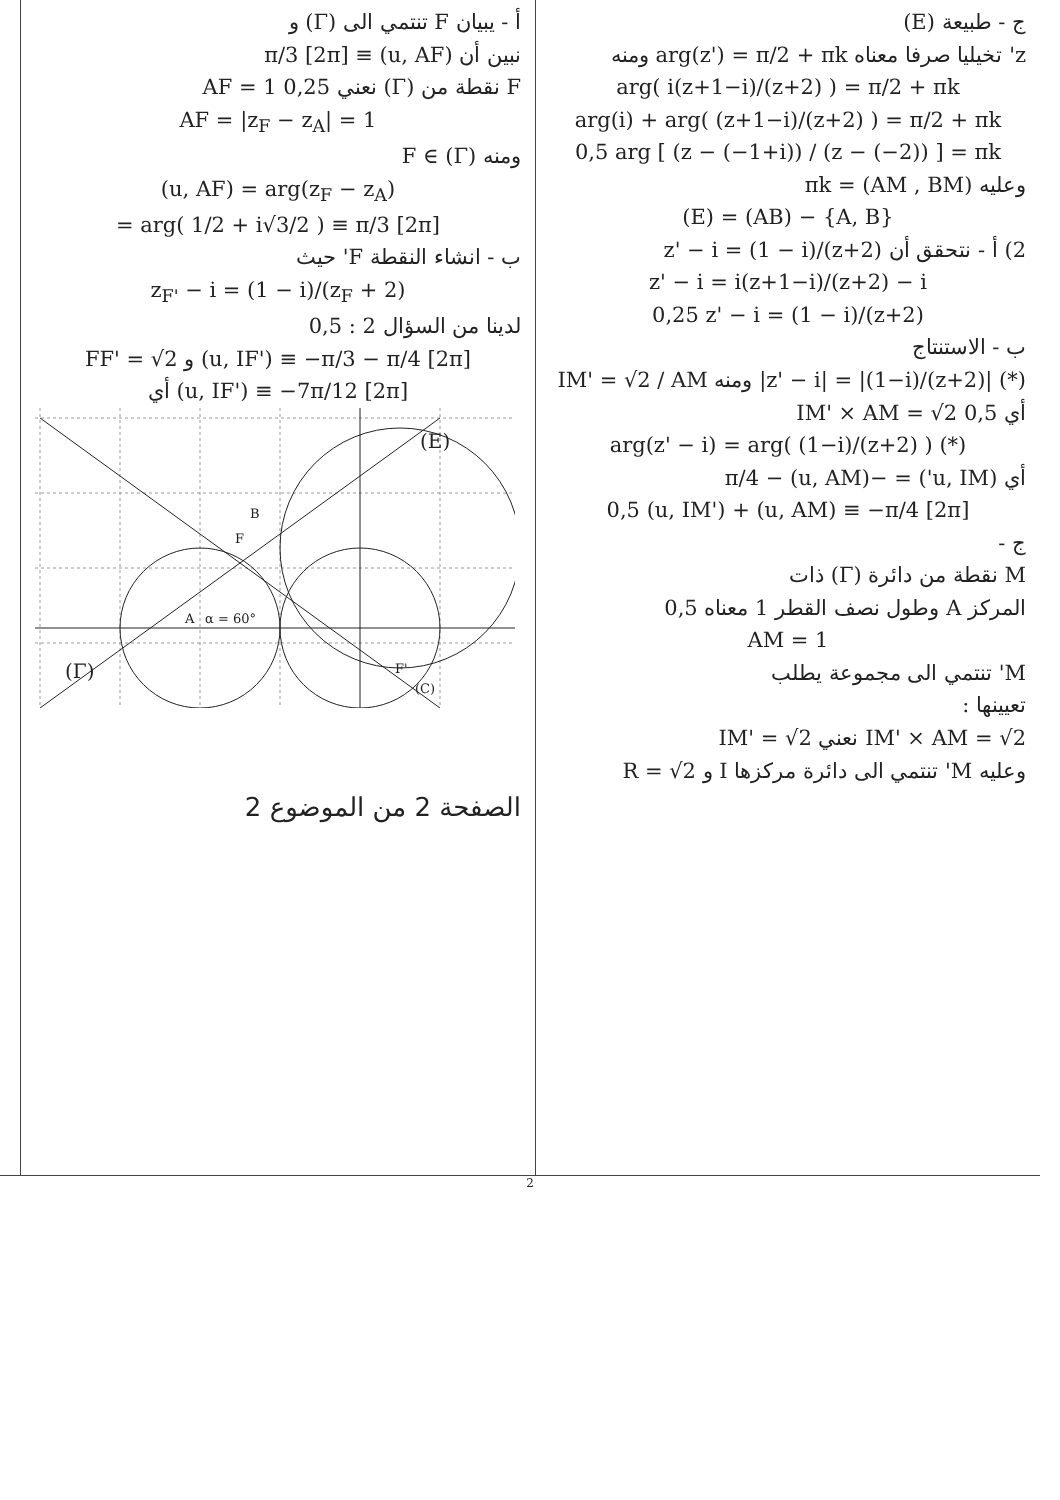ج - طبيعة (E)
z' تخيليا صرفا معناه arg(z') = π/2 + πk ومنه
arg( i(z+1−i)/(z+2) ) = π/2 + πk
arg(i) + arg( (z+1−i)/(z+2) ) = π/2 + πk
0,5 arg [ (z − (−1+i)) / (z − (−2)) ] = πk
وعليه (AM , BM) = πk
(E) = (AB) − {A, B}
2) أ - نتحقق أن z' − i = (1 − i)/(z+2)
z' − i = i(z+1−i)/(z+2) − i
0,25 z' − i = (1 − i)/(z+2)
ب - الاستنتاج
(*) |z' − i| = |(1−i)/(z+2)| ومنه IM' = √2 / AM
أي 0,5 IM' × AM = √2
arg(z' − i) = arg( (1−i)/(z+2) ) (*)
أي (u, IM') = −π/4 − (u, AM)
0,5 (u, IM') + (u, AM) ≡ −π/4 [2π]
ج -
M نقطة من دائرة (Γ) ذات
المركز A وطول نصف القطر 1 معناه 0,5
AM = 1
M' تنتمي الى مجموعة يطلب
تعيينها :
IM' × AM = √2 نعني IM' = √2
وعليه M' تنتمي الى دائرة مركزها I و R = √2
أ - يبيان F تنتمي الى (Γ) و
نبين أن (u, AF) ≡ π/3 [2π]
F نقطة من (Γ) نعني AF = 1 0,25
AF = |z<sub>F</sub> − z<sub>A</sub>| = 1
ومنه F ∈ (Γ)
(u, AF) = arg(z<sub>F</sub> − z<sub>A</sub>)
= arg( 1/2 + i√3/2 ) ≡ π/3 [2π]
ب - انشاء النقطة F' حيث
z<sub>F'</sub> − i = (1 − i)/(z<sub>F</sub> + 2)
لدينا من السؤال 2 : 0,5
FF' = √2 و (u, IF') ≡ −π/3 − π/4 [2π]
أي (u, IF') ≡ −7π/12 [2π]
A
B
F
F'
(E)
(Γ)
(C)
α = 60°
الصفحة 2 من الموضوع 2
2